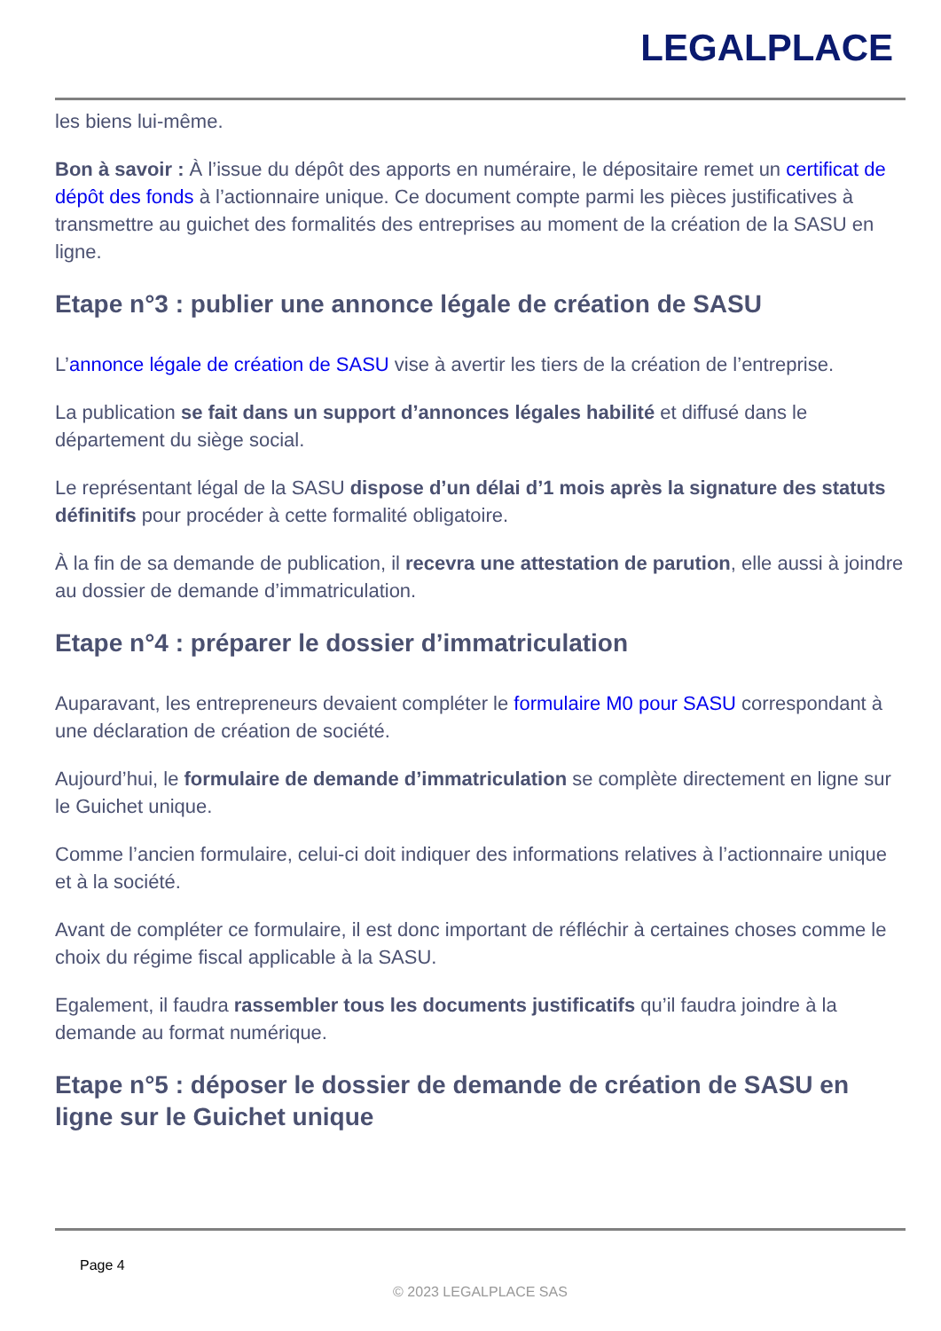LEGALPLACE
les biens lui-même.
Bon à savoir : À l’issue du dépôt des apports en numéraire, le dépositaire remet un certificat de dépôt des fonds à l’actionnaire unique. Ce document compte parmi les pièces justificatives à transmettre au guichet des formalités des entreprises au moment de la création de la SASU en ligne.
Etape n°3 : publier une annonce légale de création de SASU
L’annonce légale de création de SASU vise à avertir les tiers de la création de l’entreprise.
La publication se fait dans un support d’annonces légales habilité et diffusé dans le département du siège social.
Le représentant légal de la SASU dispose d’un délai d’1 mois après la signature des statuts définitifs pour procéder à cette formalité obligatoire.
À la fin de sa demande de publication, il recevra une attestation de parution, elle aussi à joindre au dossier de demande d’immatriculation.
Etape n°4 : préparer le dossier d’immatriculation
Auparavant, les entrepreneurs devaient compléter le formulaire M0 pour SASU correspondant à une déclaration de création de société.
Aujourd’hui, le formulaire de demande d’immatriculation se complète directement en ligne sur le Guichet unique.
Comme l’ancien formulaire, celui-ci doit indiquer des informations relatives à l’actionnaire unique et à la société.
Avant de compléter ce formulaire, il est donc important de réfléchir à certaines choses comme le choix du régime fiscal applicable à la SASU.
Egalement, il faudra rassembler tous les documents justificatifs qu’il faudra joindre à la demande au format numérique.
Etape n°5 : déposer le dossier de demande de création de SASU en ligne sur le Guichet unique
Page 4
© 2023 LEGALPLACE SAS